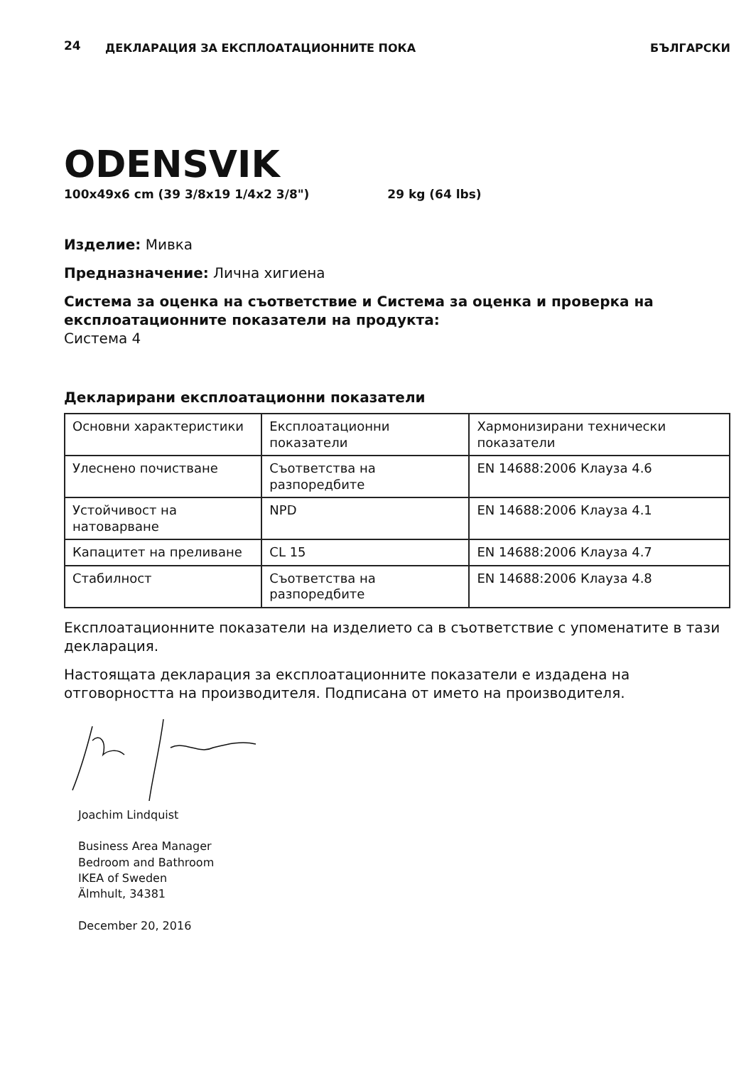24
ДЕКЛАРАЦИЯ ЗА ЕКСПЛОАТАЦИОННИТЕ ПОКА
БЪЛГАРСКИ
ODENSVIK
100x49x6 cm (39 3/8x19 1/4x2 3/8") 29 kg (64 lbs)
Изделие: Мивка
Предназначение: Лична хигиена
Система за оценка на съответствие и Система за оценка и проверка на експлоатационните показатели на продукта:
Система 4
Декларирани експлоатационни показатели
| Основни характеристики | Експлоатационни показатели | Хармонизирани технически показатели |
| Улеснено почистване | Съответства на разпоредбите | EN 14688:2006 Клауза 4.6 |
| Устойчивост на натоварване | NPD | EN 14688:2006 Клауза 4.1 |
| Капацитет на преливане | CL 15 | EN 14688:2006 Клауза 4.7 |
| Стабилност | Съответства на разпоредбите | EN 14688:2006 Клауза 4.8 |
Експлоатационните показатели на изделието са в съответствие с упоменатите в тази декларация.
Настоящата декларация за експлоатационните показатели е издадена на отговорността на производителя. Подписана от името на производителя.
Joachim Lindquist
Business Area Manager
Bedroom and Bathroom
IKEA of Sweden
Älmhult, 34381
December 20, 2016